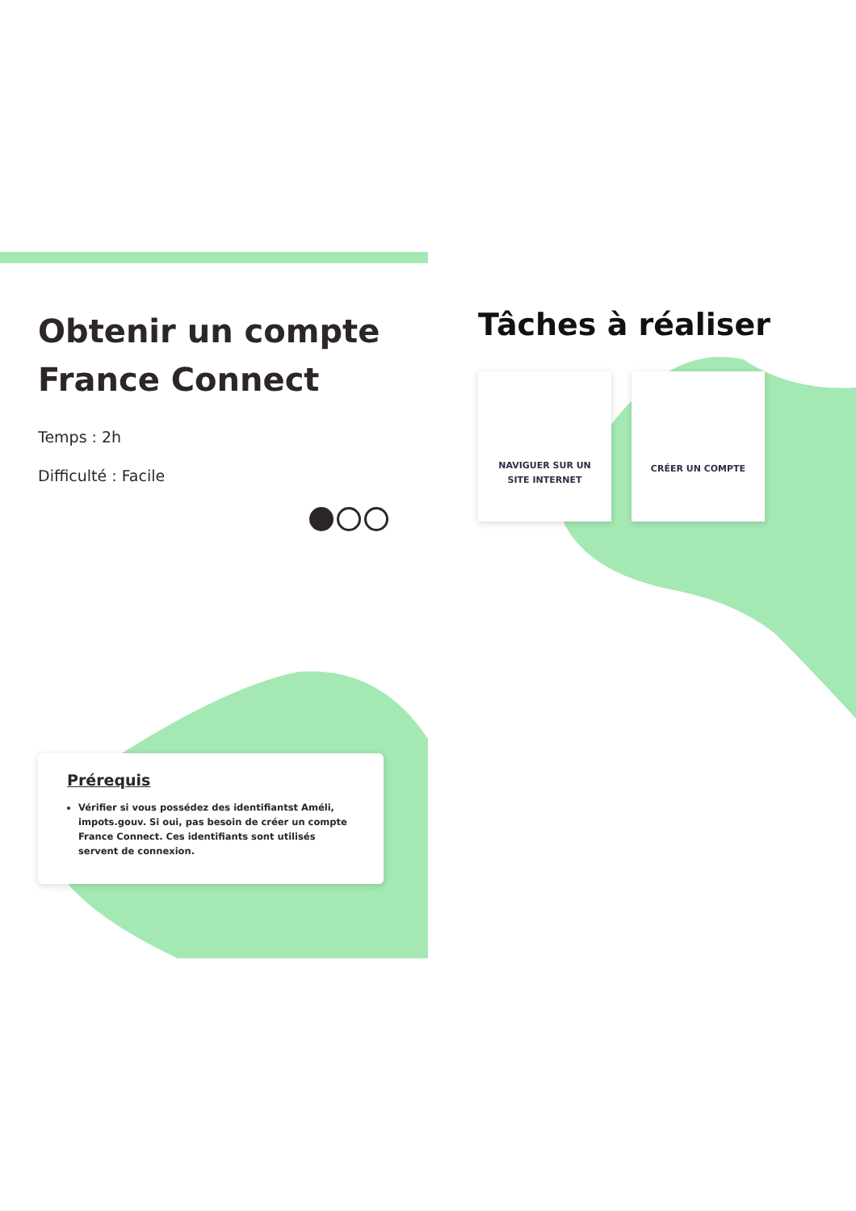Obtenir un compte France Connect
Temps : 2h
Difficulté : Facile
Tâches à réaliser
NAVIGUER SUR UN
SITE INTERNET
CRÉER UN COMPTE
Prérequis
Vérifier si vous possédez des identifiantst Améli, impots.gouv. Si oui, pas besoin de créer un compte France Connect. Ces identifiants sont utilisés servent de connexion.